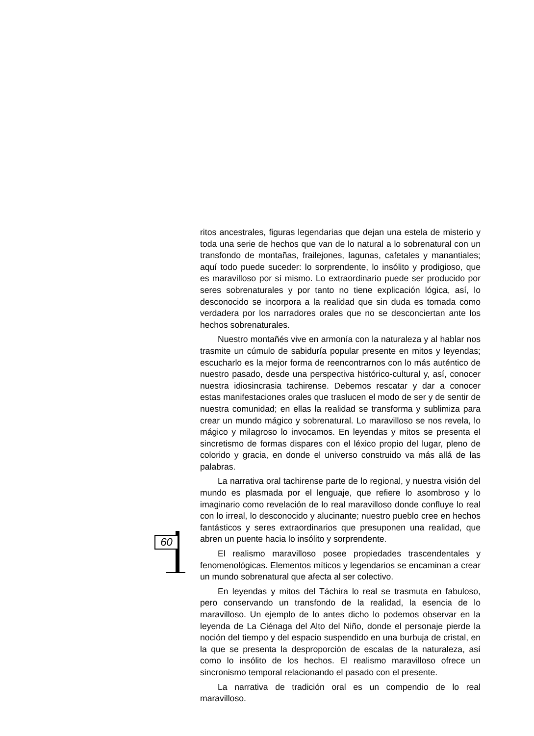ritos ancestrales, figuras legendarias que dejan una estela de misterio y toda una serie de hechos que van de lo natural a lo sobrenatural con un transfondo de montañas, frailejones, lagunas, cafetales y manantiales; aquí todo puede suceder: lo sorprendente, lo insólito y prodigioso, que es maravilloso por sí mismo. Lo extraordinario puede ser producido por seres sobrenaturales y por tanto no tiene explicación lógica, así, lo desconocido se incorpora a la realidad que sin duda es tomada como verdadera por los narradores orales que no se desconciertan ante los hechos sobrenaturales.
Nuestro montañés vive en armonía con la naturaleza y al hablar nos trasmite un cúmulo de sabiduría popular presente en mitos y leyendas; escucharlo es la mejor forma de reencontrarnos con lo más auténtico de nuestro pasado, desde una perspectiva histórico-cultural y, así, conocer nuestra idiosincrasia tachirense. Debemos rescatar y dar a conocer estas manifestaciones orales que traslucen el modo de ser y de sentir de nuestra comunidad; en ellas la realidad se transforma y sublimiza para crear un mundo mágico y sobrenatural. Lo maravilloso se nos revela, lo mágico y milagroso lo invocamos. En leyendas y mitos se presenta el sincretismo de formas dispares con el léxico propio del lugar, pleno de colorido y gracia, en donde el universo construido va más allá de las palabras.
La narrativa oral tachirense parte de lo regional, y nuestra visión del mundo es plasmada por el lenguaje, que refiere lo asombroso y lo imaginario como revelación de lo real maravilloso donde confluye lo real con lo irreal, lo desconocido y alucinante; nuestro pueblo cree en hechos fantásticos y seres extraordinarios que presuponen una realidad, que abren un puente hacia lo insólito y sorprendente.
El realismo maravilloso posee propiedades trascendentales y fenomenológicas. Elementos míticos y legendarios se encaminan a crear un mundo sobrenatural que afecta al ser colectivo.
En leyendas y mitos del Táchira lo real se trasmuta en fabuloso, pero conservando un transfondo de la realidad, la esencia de lo maravilloso. Un ejemplo de lo antes dicho lo podemos observar en la leyenda de La Ciénaga del Alto del Niño, donde el personaje pierde la noción del tiempo y del espacio suspendido en una burbuja de cristal, en la que se presenta la desproporción de escalas de la naturaleza, así como lo insólito de los hechos. El realismo maravilloso ofrece un sincronismo temporal relacionando el pasado con el presente.
La narrativa de tradición oral es un compendio de lo real maravilloso.
60